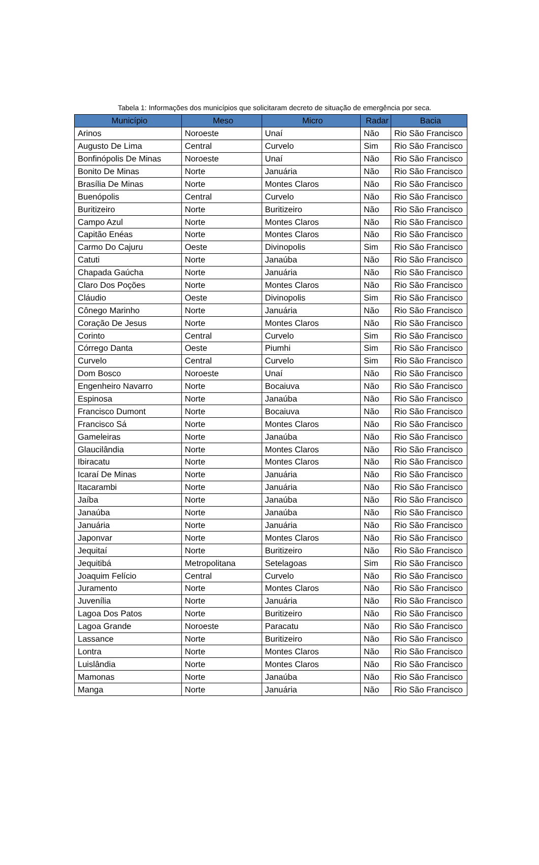Tabela 1: Informações dos municípios que solicitaram decreto de situação de emergência por seca.
| Município | Meso | Micro | Radar | Bacia |
| --- | --- | --- | --- | --- |
| Arinos | Noroeste | Unaí | Não | Rio São Francisco |
| Augusto De Lima | Central | Curvelo | Sim | Rio São Francisco |
| Bonfinópolis De Minas | Noroeste | Unaí | Não | Rio São Francisco |
| Bonito De Minas | Norte | Januária | Não | Rio São Francisco |
| Brasília De Minas | Norte | Montes Claros | Não | Rio São Francisco |
| Buenópolis | Central | Curvelo | Não | Rio São Francisco |
| Buritizeiro | Norte | Buritizeiro | Não | Rio São Francisco |
| Campo Azul | Norte | Montes Claros | Não | Rio São Francisco |
| Capitão Enéas | Norte | Montes Claros | Não | Rio São Francisco |
| Carmo Do Cajuru | Oeste | Divinopolis | Sim | Rio São Francisco |
| Catuti | Norte | Janaúba | Não | Rio São Francisco |
| Chapada Gaúcha | Norte | Januária | Não | Rio São Francisco |
| Claro Dos Poções | Norte | Montes Claros | Não | Rio São Francisco |
| Cláudio | Oeste | Divinopolis | Sim | Rio São Francisco |
| Cônego Marinho | Norte | Januária | Não | Rio São Francisco |
| Coração De Jesus | Norte | Montes Claros | Não | Rio São Francisco |
| Corinto | Central | Curvelo | Sim | Rio São Francisco |
| Córrego Danta | Oeste | Piumhi | Sim | Rio São Francisco |
| Curvelo | Central | Curvelo | Sim | Rio São Francisco |
| Dom Bosco | Noroeste | Unaí | Não | Rio São Francisco |
| Engenheiro Navarro | Norte | Bocaiuva | Não | Rio São Francisco |
| Espinosa | Norte | Janaúba | Não | Rio São Francisco |
| Francisco Dumont | Norte | Bocaiuva | Não | Rio São Francisco |
| Francisco Sá | Norte | Montes Claros | Não | Rio São Francisco |
| Gameleiras | Norte | Janaúba | Não | Rio São Francisco |
| Glaucilândia | Norte | Montes Claros | Não | Rio São Francisco |
| Ibiracatu | Norte | Montes Claros | Não | Rio São Francisco |
| Icaraí De Minas | Norte | Januária | Não | Rio São Francisco |
| Itacarambi | Norte | Januária | Não | Rio São Francisco |
| Jaíba | Norte | Janaúba | Não | Rio São Francisco |
| Janaúba | Norte | Janaúba | Não | Rio São Francisco |
| Januária | Norte | Januária | Não | Rio São Francisco |
| Japonvar | Norte | Montes Claros | Não | Rio São Francisco |
| Jequitaí | Norte | Buritizeiro | Não | Rio São Francisco |
| Jequitibá | Metropolitana | Setelagoas | Sim | Rio São Francisco |
| Joaquim Felício | Central | Curvelo | Não | Rio São Francisco |
| Juramento | Norte | Montes Claros | Não | Rio São Francisco |
| Juvenília | Norte | Januária | Não | Rio São Francisco |
| Lagoa Dos Patos | Norte | Buritizeiro | Não | Rio São Francisco |
| Lagoa Grande | Noroeste | Paracatu | Não | Rio São Francisco |
| Lassance | Norte | Buritizeiro | Não | Rio São Francisco |
| Lontra | Norte | Montes Claros | Não | Rio São Francisco |
| Luislândia | Norte | Montes Claros | Não | Rio São Francisco |
| Mamonas | Norte | Janaúba | Não | Rio São Francisco |
| Manga | Norte | Januária | Não | Rio São Francisco |